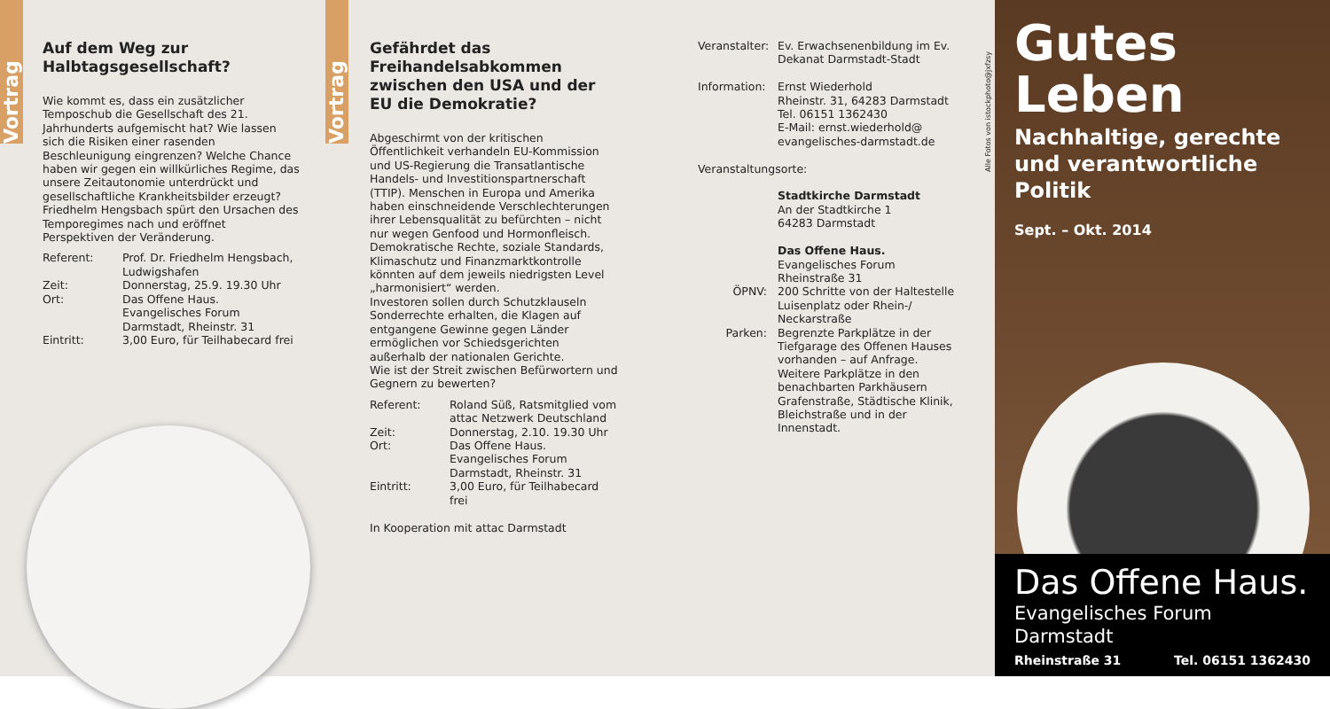Vortrag
Auf dem Weg zur Halbtagsgesellschaft?
Wie kommt es, dass ein zusätzlicher Temposchub die Gesellschaft des 21. Jahrhunderts aufgemischt hat? Wie lassen sich die Risiken einer rasenden Beschleunigung eingrenzen? Welche Chance haben wir gegen ein willkürliches Regime, das unsere Zeitautonomie unterdrückt und gesellschaftliche Krankheitsbilder erzeugt? Friedhelm Hengsbach spürt den Ursachen des Temporegimes nach und eröffnet Perspektiven der Veränderung.
Referent: Prof. Dr. Friedhelm Hengsbach, Ludwigshafen
Zeit: Donnerstag, 25.9. 19.30 Uhr
Ort: Das Offene Haus. Evangelisches Forum Darmstadt, Rheinstr. 31
Eintritt: 3,00 Euro, für Teilhabecard frei
Vortrag
Gefährdet das Freihandelsabkommen zwischen den USA und der EU die Demokratie?
Abgeschirmt von der kritischen Öffentlichkeit verhandeln EU-Kommission und US-Regierung die Transatlantische Handels- und Investitionspartnerschaft (TTIP). Menschen in Europa und Amerika haben einschneidende Verschlechterungen ihrer Lebensqualität zu befürchten – nicht nur wegen Genfood und Hormonfleisch. Demokratische Rechte, soziale Standards, Klimaschutz und Finanzmarktkontrolle könnten auf dem jeweils niedrigsten Level „harmonisiert“ werden.
Investoren sollen durch Schutzklauseln Sonderrechte erhalten, die Klagen auf entgangene Gewinne gegen Länder ermöglichen vor Schiedsgerichten außerhalb der nationalen Gerichte.
Wie ist der Streit zwischen Befürwortern und Gegnern zu bewerten?
Referent: Roland Süß, Ratsmitglied vom attac Netzwerk Deutschland
Zeit: Donnerstag, 2.10. 19.30 Uhr
Ort: Das Offene Haus. Evangelisches Forum Darmstadt, Rheinstr. 31
Eintritt: 3,00 Euro, für Teilhabecard frei
In Kooperation mit attac Darmstadt
Veranstalter: Ev. Erwachsenenbildung im Ev. Dekanat Darmstadt-Stadt
Information: Ernst Wiederhold
Rheinstr. 31, 64283 Darmstadt
Tel. 06151 1362430
E-Mail: ernst.wiederhold@ evangelisches-darmstadt.de
Veranstaltungsorte:
Stadtkirche Darmstadt
An der Stadtkirche 1
64283 Darmstadt
Das Offene Haus.
Evangelisches Forum
Rheinstraße 31
ÖPNV: 200 Schritte von der Haltestelle Luisenplatz oder Rhein-/ Neckarstraße
Parken: Begrenzte Parkplätze in der Tiefgarage des Offenen Hauses vorhanden – auf Anfrage. Weitere Parkplätze in den benachbarten Parkhäusern Grafenstraße, Städtische Klinik, Bleichstraße und in der Innenstadt.
Alle Fotos von istockphoto@jxfzsy
Gutes Leben
Nachhaltige, gerechte und verantwortliche Politik
Sept. – Okt. 2014
Das Offene Haus.
Evangelisches Forum Darmstadt
Rheinstraße 31 Tel. 06151 1362430